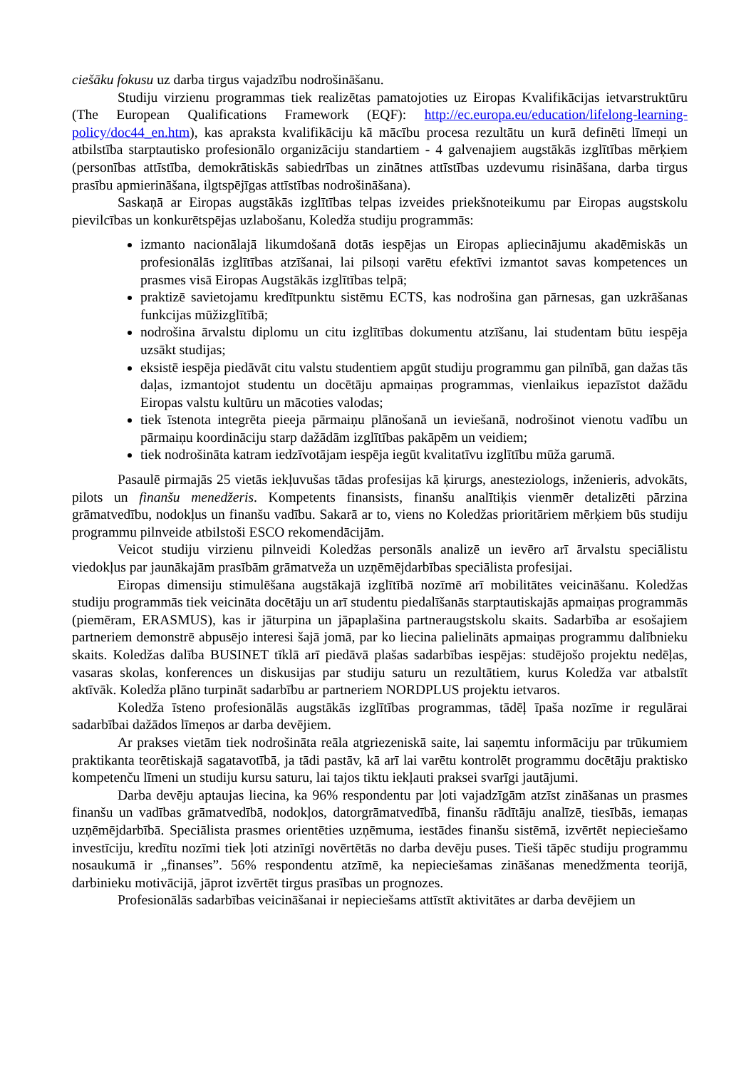ciešāku fokusu uz darba tirgus vajadzību nodrošināšanu.
Studiju virzienu programmas tiek realizētas pamatojoties uz Eiropas Kvalifikācijas ietvarstruktūru (The European Qualifications Framework (EQF): http://ec.europa.eu/education/lifelong-learning-policy/doc44_en.htm), kas apraksta kvalifikāciju kā mācību procesa rezultātu un kurā definēti līmeņi un atbilstība starptautisko profesionālo organizāciju standartiem - 4 galvenajiem augstākās izglītības mērķiem (personības attīstība, demokrātiskās sabiedrības un zinātnes attīstības uzdevumu risināšana, darba tirgus prasību apmierināšana, ilgtspējīgas attīstības nodrošināšana).
Saskaņā ar Eiropas augstākās izglītības telpas izveides priekšnoteikumu par Eiropas augstskolu pievilcības un konkurētspējas uzlabošanu, Koledža studiju programmās:
izmanto nacionālajā likumdošanā dotās iespējas un Eiropas apliecinājumu akadēmiskās un profesionālās izglītības atzīšanai, lai pilsoņi varētu efektīvi izmantot savas kompetences un prasmes visā Eiropas Augstākās izglītības telpā;
praktizē savietojamu kredītpunktu sistēmu ECTS, kas nodrošina gan pārnesas, gan uzkrāšanas funkcijas mūžizglītībā;
nodrošina ārvalstu diplomu un citu izglītības dokumentu atzīšanu, lai studentam būtu iespēja uzsākt studijas;
eksistē iespēja piedāvāt citu valstu studentiem apgūt studiju programmu gan pilnībā, gan dažas tās daļas, izmantojot studentu un docētāju apmaiņas programmas, vienlaikus iepazīstot dažādu Eiropas valstu kultūru un mācoties valodas;
tiek īstenota integrēta pieeja pārmaiņu plānošanā un ieviešanā, nodrošinot vienotu vadību un pārmaiņu koordināciju starp dažādām izglītības pakāpēm un veidiem;
tiek nodrošināta katram iedzīvotājam iespēja iegūt kvalitatīvu izglītību mūža garumā.
Pasaulē pirmajās 25 vietās iekļuvušas tādas profesijas kā ķirurgs, anesteziologs, inženieris, advokāts, pilots un finanšu menedžeris. Kompetents finansists, finanšu analītiķis vienmēr detalizēti pārzina grāmatvedību, nodokļus un finanšu vadību. Sakarā ar to, viens no Koledžas prioritāriem mērķiem būs studiju programmu pilnveide atbilstoši ESCO rekomendācijām.
Veicot studiju virzienu pilnveidi Koledžas personāls analizē un ievēro arī ārvalstu speciālistu viedokļus par jaunākajām prasībām grāmatveža un uzņēmējdarbības speciālista profesijai.
Eiropas dimensiju stimulēšana augstākajā izglītībā nozīmē arī mobilitātes veicināšanu. Koledžas studiju programmās tiek veicināta docētāju un arī studentu piedalīšanās starptautiskajās apmaiņas programmās (piemēram, ERASMUS), kas ir jāturpina un jāpaplašina partneraugstskolu skaits. Sadarbība ar esošajiem partneriem demonstrē abpusējo interesi šajā jomā, par ko liecina palielināts apmaiņas programmu dalībnieku skaits. Koledžas dalība BUSINET tīklā arī piedāvā plašas sadarbības iespējas: studējošo projektu nedēļas, vasaras skolas, konferences un diskusijas par studiju saturu un rezultātiem, kurus Koledža var atbalstīt aktīvāk. Koledža plāno turpināt sadarbību ar partneriem NORDPLUS projektu ietvaros.
Koledža īsteno profesionālās augstākās izglītības programmas, tādēļ īpaša nozīme ir regulārai sadarbībai dažādos līmeņos ar darba devējiem.
Ar prakses vietām tiek nodrošināta reāla atgriezeniskā saite, lai saņemtu informāciju par trūkumiem praktikanta teorētiskajā sagatavotībā, ja tādi pastāv, kā arī lai varētu kontrolēt programmu docētāju praktisko kompetenču līmeni un studiju kursu saturu, lai tajos tiktu iekļauti praksei svarīgi jautājumi.
Darba devēju aptaujas liecina, ka 96% respondentu par ļoti vajadzīgām atzīst zināšanas un prasmes finanšu un vadības grāmatvedībā, nodokļos, datorgrāmatvedībā, finanšu rādītāju analīzē, tiesībās, iemaņas uzņēmējdarbībā. Speciālista prasmes orientēties uzņēmuma, iestādes finanšu sistēmā, izvērtēt nepieciešamo investīciju, kredītu nozīmi tiek ļoti atzinīgi novērtētās no darba devēju puses. Tieši tāpēc studiju programmu nosaukumā ir „finanses”. 56% respondentu atzīmē, ka nepieciešamas zināšanas menedžmenta teorijā, darbinieku motivācijā, jāprot izvērtēt tirgus prasības un prognozes.
Profesionālās sadarbības veicināšanai ir nepieciešams attīstīt aktivitātes ar darba devējiem un